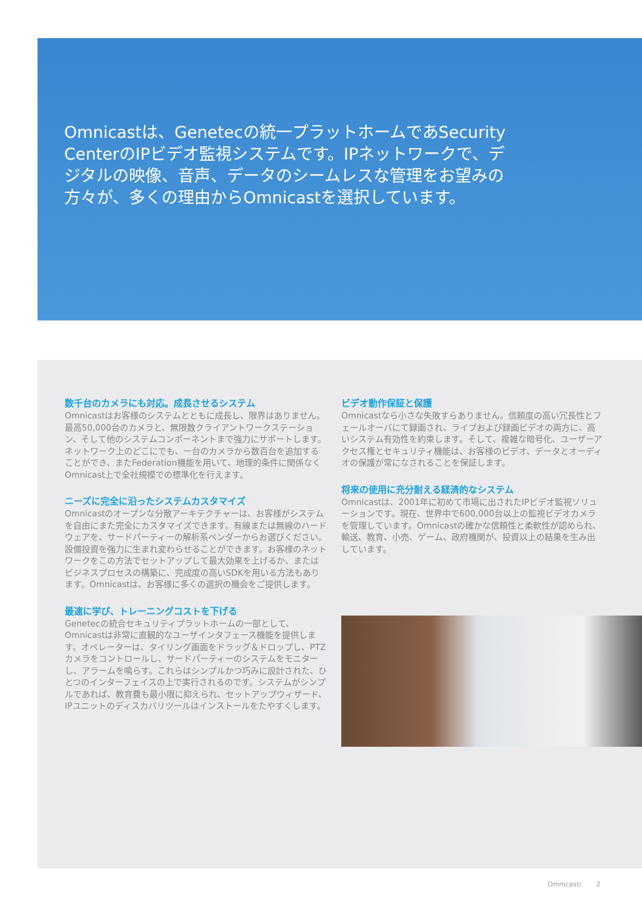Omnicastは、Genetecの統一プラットホームであSecurity CenterのIPビデオ監視システムです。IPネットワークで、デジタルの映像、音声、データのシームレスな管理をお望みの方々が、多くの理由からOmnicastを選択しています。
数千台のカメラにも対応。成長させるシステム
Omnicastはお客様のシステムとともに成長し、限界はありません。最高50,000台のカメラと、無限数クライアントワークステーション、そして他のシステムコンポーネントまで強力にサポートします。ネットワーク上のどこにでも、一台のカメラから数百台を追加することができ、またFederation機能を用いて、地理的条件に関係なくOmnicast上で全社規模での標準化を行えます。
ニーズに完全に沿ったシステムカスタマイズ
Omnicastのオープンな分散アーキテクチャーは、お客様がシステムを自由にまた完全にカスタマイズできます。有線または無線のハードウェアを、サードパーティーの解析系ベンダーからお選びください。設備投資を強力に生まれ変わらせることができます。お客様のネットワークをこの方法でセットアップして最大効果を上げるか、またはビジネスプロセスの構築に、完成度の高いSDKを用いる方法もあります。Omnicastは、お客様に多くの選択の機会をご提供します。
最速に学び、トレーニングコストを下げる
Genetecの統合セキュリティプラットホームの一部として、Omnicastは非常に直観的なユーザインタフェース機能を提供します。オペレーターは、タイリング画面をドラッグ＆ドロップし、PTZカメラをコントロールし、サードパーティーのシステムをモニターし、アラームを鳴らす。これらはシンプルかつ巧みに設計された、ひとつのインターフェイスの上で実行されるのです。システムがシンプルであれば、教育費も最小限に抑えられ、セットアップウィザード、IPユニットのディスカバリツールはインストールをたやすくします。
ビデオ動作保証と保護
Omnicastなら小さな失敗すらありません。信頼度の高い冗長性とフェールオーバにて録画され、ライブおよび録画ビデオの両方に、高いシステム有効性を約束します。そして、複雑な暗号化、ユーザーアクセス権とセキュリティ機能は、お客様のビデオ、データとオーディオの保護が常になされることを保証します。
将来の使用に充分耐える経済的なシステム
Omnicastは、2001年に初めて市場に出されたIPビデオ監視ソリューションです。現在、世界中で600,000台以上の監視ビデオカメラを管理しています。Omnicastの確かな信頼性と柔軟性が認められ、輸送、教育、小売、ゲーム、政府機関が、投資以上の結果を生み出しています。
Omnicast/ 2